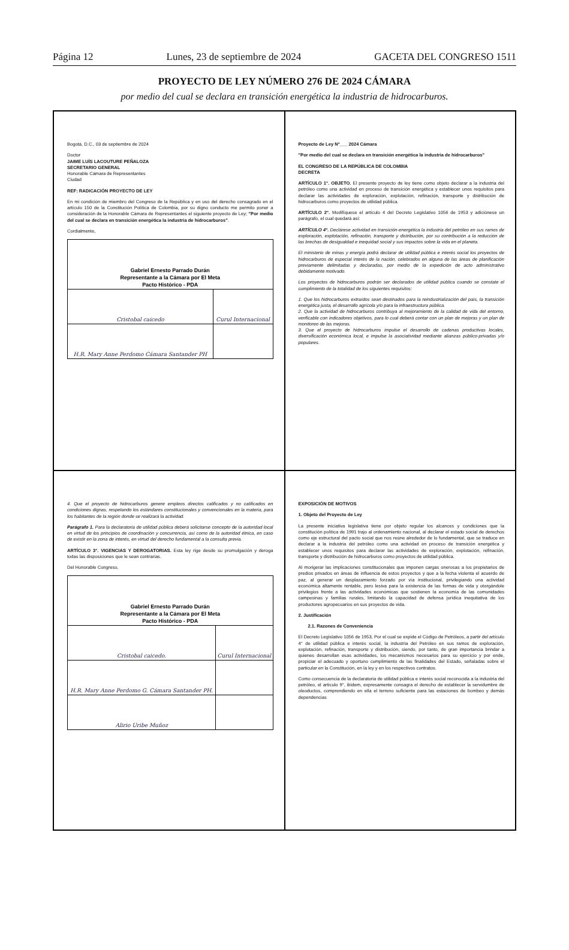Página 12 Lunes, 23 de septiembre de 2024 GACETA DEL CONGRESO 1511
PROYECTO DE LEY NÚMERO 276 DE 2024 CÁMARA
por medio del cual se declara en transición energética la industria de hidrocarburos.
Bogotá, D.C., 03 de septiembre de 2024
Doctor
JAIME LUÍS LACOUTURE PEÑALOZA
SECRETARIO GENERAL
Honorable Cámara de Representantes
Ciudad
REF: RADICACIÓN PROYECTO DE LEY
En mi condición de miembro del Congreso de la República y en uso del derecho consagrado en el artículo 150 de la Constitución Política de Colombia, por su digno conducto me permito poner a consideración de la Honorable Cámara de Representantes el siguiente proyecto de Ley; "Por medio del cual se declara en transición energética la industria de hidrocarburos".
Cordialmente,
| Gabriel Ernesto Parrado Durán Representante a la Cámara por El Meta Pacto Histórico - PDA | |
| Cristobal caicedo | Curul Internacional |
| H.R. Mary Anne Perdomo Cámara Santander PH | |
Proyecto de Ley N°___ 2024 Cámara
"Por medio del cual se declara en transición energética la industria de hidrocarburos"
EL CONGRESO DE LA REPÚBLICA DE COLOMBIA
DECRETA
ARTÍCULO 1°. OBJETO. El presente proyecto de ley tiene como objeto declarar a la industria del petróleo como una actividad en proceso de transición energética y establecer unos requisitos para declarar las actividades de exploración, explotación, refinación, transporte y distribución de hidrocarburos como proyectos de utilidad pública.
ARTÍCULO 2°. Modifíquese el artículo 4 del Decreto Legislativo 1056 de 1953 y adiciónese un parágrafo, el cual quedará así:
ARTÍCULO 4°. Declárese actividad en transición-energética la industria del petróleo en sus ramos de exploración, explotación, refinación, transporte y distribución, por su contribución a la reducción de las brechas de desigualdad e inequidad social y sus impactos sobre la vida en el planeta.
El ministerio de minas y energía podrá declarar de utilidad pública e interés social los proyectos de hidrocarburos de especial interés de la nación, celebrados en alguna de las áreas de planificación previamente delimitadas y declaradas, por medio de la expedición de acto administrativo debidamente motivado.
Los proyectos de hidrocarburos podrán ser declarados de utilidad pública cuando se constate el cumplimiento de la totalidad de los siguientes requisitos:
1. Que los hidrocarburos extraídos sean destinados para la reindustrialización del país, la transición energética justa, el desarrollo agrícola y/o para la infraestructura pública.
2. Que la actividad de hidrocarburos contribuya al mejoramiento de la calidad de vida del entorno, verificable con indicadores objetivos, para lo cual deberá contar con un plan de mejoras y un plan de monitoreo de las mejoras.
3. Que el proyecto de hidrocarburos impulse el desarrollo de cadenas productivas locales, diversificación económica local, e impulse la asociatividad mediante alianzas público-privadas y/o populares.
4. Que el proyecto de hidrocarburos genere empleos directos calificados y no calificados en condiciones dignas, respetando los estándares constitucionales y convencionales en la materia, para los habitantes de la región donde se realizará la actividad.
Parágrafo 1. Para la declaratoria de utilidad pública deberá solicitarse concepto de la autoridad local en virtud de los principios de coordinación y concurrencia, así como de la autoridad étnica, en caso de existir en la zona de interés, en virtud del derecho fundamental a la consulta previa.
ARTÍCULO 3°. VIGENCIAS Y DEROGATORIAS. Esta ley rige desde su promulgación y deroga todas las disposiciones que le sean contrarias.
Del Honorable Congreso,
| Gabriel Ernesto Parrado Durán Representante a la Cámara por El Meta Pacto Histórico - PDA | |
| Cristobal caicedo. | Curul Internacional |
| H.R. Mary Anne Perdomo G. Cámara Santander PH. | |
| Alirio Uribe Muñoz | |
EXPOSICIÓN DE MOTIVOS
1. Objeto del Proyecto de Ley
La presente iniciativa legislativa tiene por objeto regular los alcances y condiciones que la constitución política de 1991 trajo al ordenamiento nacional, al declarar el estado social de derechos como eje estructural del pacto social que nos reúne alrededor de lo fundamental, que se traduce en declarar a la industria del petróleo como una actividad en proceso de transición energética y establecer unos requisitos para declarar las actividades de exploración, explotación, refinación, transporte y distribución de hidrocarburos como proyectos de utilidad pública.
Al morigerar las implicaciones constitucionales que imponen cargas onerosas a los propietarios de predios privados en áreas de influencia de estos proyectos y que a la fecha violenta el acuerdo de paz, al generar un desplazamiento forzado por vía institucional, privilegiando una actividad económica altamente rentable, pero lesiva para la existencia de las formas de vida y otorgándole privilegios frente a las actividades económicas que sostienen la economía de las comunidades campesinas y familias rurales, limitando la capacidad de defensa jurídica inequitativa de los productores agropecuarios en sus proyectos de vida.
2. Justificación
2.1. Razones de Conveniencia
El Decreto Legislativo 1056 de 1953, Por el cual se expide el Código de Petróleos, a partir del artículo 4° de utilidad pública e interés social, la industria del Petróleo en sus ramos de exploración, explotación, refinación, transporte y distribución, siendo, por tanto, de gran importancia brindar a quienes desarrollan esas actividades, los mecanismos necesarios para su ejercicio y por ende, propiciar el adecuado y oportuno cumplimiento de las finalidades del Estado, señaladas sobre el particular en la Constitución, en la ley y en los respectivos contratos.
Como consecuencia de la declaratoria de utilidad pública e interés social reconocida a la industria del petróleo, el artículo 9°, ibidem, expresamente consagra el derecho de establecer la servidumbre de oleoductos, comprendiendo en ella el terreno suficiente para las estaciones de bombeo y demás dependencias